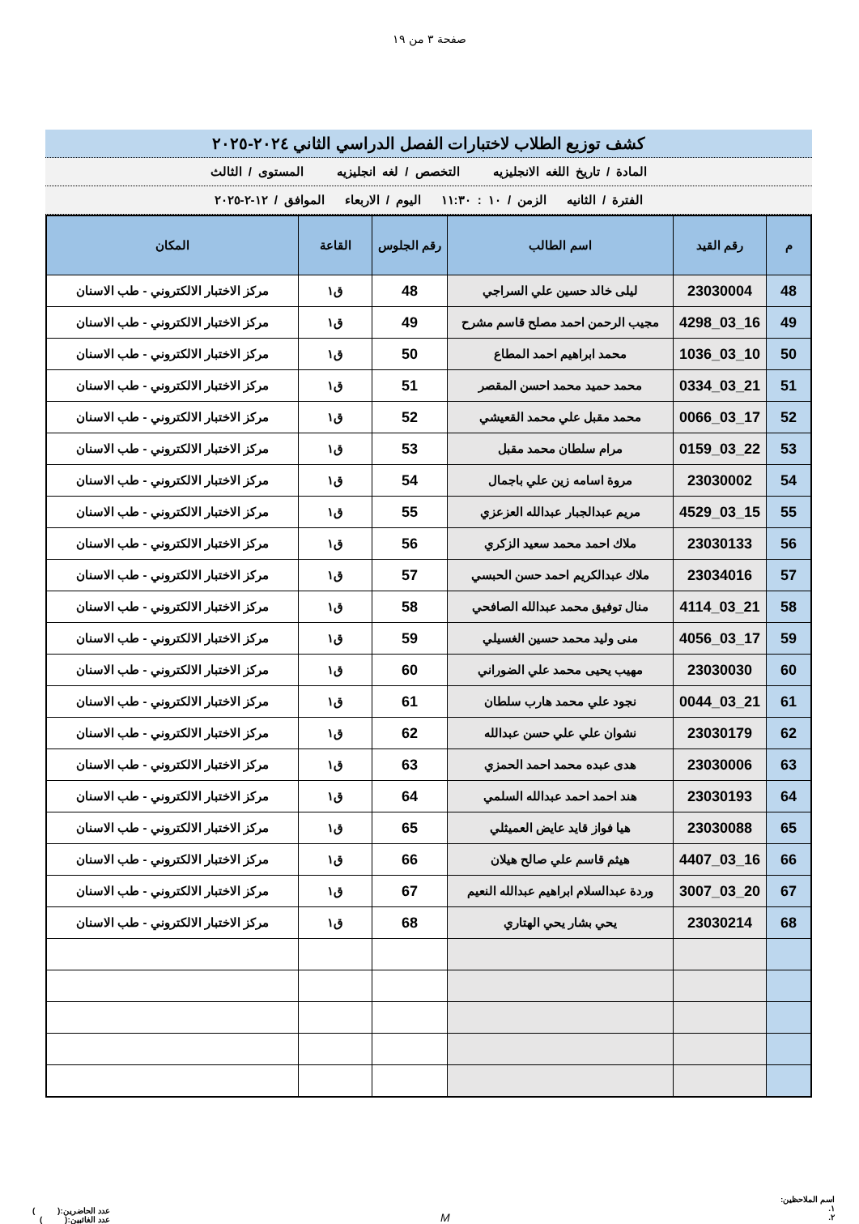صفحة ٣ من ١٩
كشف توزيع الطلاب لاختبارات الفصل الدراسي الثاني ٢٠٢٤-٢٠٢٥
المادة / تاريخ اللغه الانجليزيه التخصص / لغه انجليزيه المستوى / الثالث
الفترة / الثانيه الزمن / ١٠ : ١١:٣٠ اليوم / الاربعاء الموافق / ١٢-٢-٢٠٢٥
| م | رقم القيد | اسم الطالب | رقم الجلوس | القاعة | المكان |
| --- | --- | --- | --- | --- | --- |
| 48 | 23030004 | ليلى خالد حسين علي السراجي | 48 | ق١ | مركز الاختبار الالكتروني - طب الاسنان |
| 49 | 16_03_4298 | مجيب الرحمن احمد مصلح قاسم مشرح | 49 | ق١ | مركز الاختبار الالكتروني - طب الاسنان |
| 50 | 10_03_1036 | محمد ابراهيم احمد المطاع | 50 | ق١ | مركز الاختبار الالكتروني - طب الاسنان |
| 51 | 21_03_0334 | محمد حميد محمد احسن المقصر | 51 | ق١ | مركز الاختبار الالكتروني - طب الاسنان |
| 52 | 17_03_0066 | محمد مقبل علي محمد القعيشي | 52 | ق١ | مركز الاختبار الالكتروني - طب الاسنان |
| 53 | 22_03_0159 | مرام سلطان محمد مقبل | 53 | ق١ | مركز الاختبار الالكتروني - طب الاسنان |
| 54 | 23030002 | مروة اسامه زين علي باجمال | 54 | ق١ | مركز الاختبار الالكتروني - طب الاسنان |
| 55 | 15_03_4529 | مريم عبدالجبار عبدالله العزعزي | 55 | ق١ | مركز الاختبار الالكتروني - طب الاسنان |
| 56 | 23030133 | ملاك احمد محمد سعيد الزكري | 56 | ق١ | مركز الاختبار الالكتروني - طب الاسنان |
| 57 | 23034016 | ملاك عبدالكريم احمد حسن الحبسي | 57 | ق١ | مركز الاختبار الالكتروني - طب الاسنان |
| 58 | 21_03_4114 | منال توفيق محمد عبدالله الصافحي | 58 | ق١ | مركز الاختبار الالكتروني - طب الاسنان |
| 59 | 17_03_4056 | منى وليد محمد حسين الغسيلي | 59 | ق١ | مركز الاختبار الالكتروني - طب الاسنان |
| 60 | 23030030 | مهيب يحيى محمد علي الضوراني | 60 | ق١ | مركز الاختبار الالكتروني - طب الاسنان |
| 61 | 21_03_0044 | نجود علي محمد هارب سلطان | 61 | ق١ | مركز الاختبار الالكتروني - طب الاسنان |
| 62 | 23030179 | نشوان علي علي حسن عبدالله | 62 | ق١ | مركز الاختبار الالكتروني - طب الاسنان |
| 63 | 23030006 | هدى عبده محمد احمد الحمزي | 63 | ق١ | مركز الاختبار الالكتروني - طب الاسنان |
| 64 | 23030193 | هند احمد احمد عبدالله السلمي | 64 | ق١ | مركز الاختبار الالكتروني - طب الاسنان |
| 65 | 23030088 | هيا فواز قايد عايض العميثلي | 65 | ق١ | مركز الاختبار الالكتروني - طب الاسنان |
| 66 | 16_03_4407 | هيثم قاسم علي صالح هيلان | 66 | ق١ | مركز الاختبار الالكتروني - طب الاسنان |
| 67 | 20_03_3007 | وردة عبدالسلام ابراهيم عبدالله النعيم | 67 | ق١ | مركز الاختبار الالكتروني - طب الاسنان |
| 68 | 23030214 | يحي بشار يحي الهتاري | 68 | ق١ | مركز الاختبار الالكتروني - طب الاسنان |
اسم الملاحظين:
١.
٢.
M
عدد الحاضرين:( )
عدد الغائبين:( )